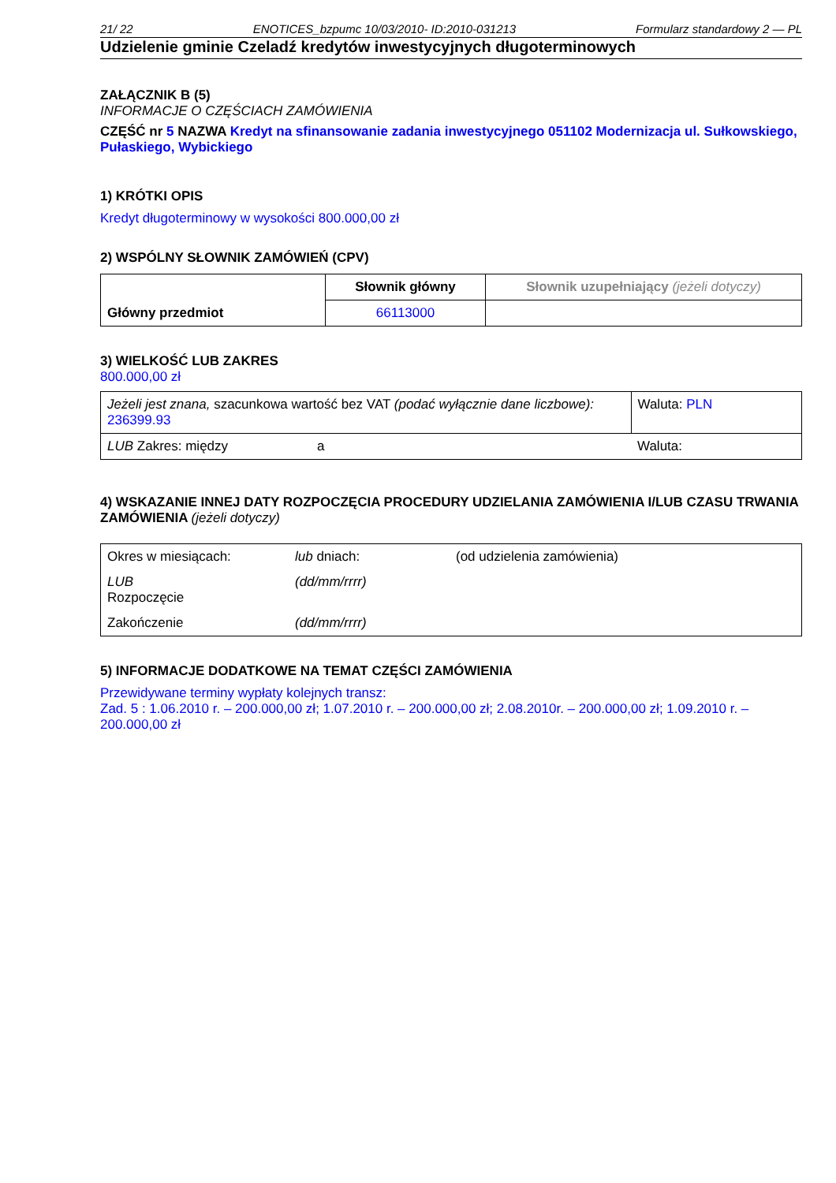21/ 22 ENOTICES_bzpumc 10/03/2010- ID:2010-031213 Formularz standardowy 2 — PL
Udzielenie gminie Czeladź kredytów inwestycyjnych długoterminowych
ZAŁĄCZNIK B (5)
INFORMACJE O CZĘŚCIACH ZAMÓWIENIA
CZĘŚĆ nr 5 NAZWA Kredyt na sfinansowanie zadania inwestycyjnego 051102 Modernizacja ul. Sułkowskiego, Pułaskiego, Wybickiego
1) KRÓTKI OPIS
Kredyt długoterminowy w wysokości 800.000,00 zł
2) WSPÓLNY SŁOWNIK ZAMÓWIEŃ (CPV)
| Główny przedmiot | Słownik główny | Słownik uzupełniający (jeżeli dotyczy) |
| | 66113000 | |
3) WIELKOŚĆ LUB ZAKRES
800.000,00 zł
| Jeżeli jest znana, szacunkowa wartość bez VAT (podać wyłącznie dane liczbowe): 236399.93 | | Waluta: PLN |
| LUB Zakres: między | a | Waluta: |
4) WSKAZANIE INNEJ DATY ROZPOCZĘCIA PROCEDURY UDZIELANIA ZAMÓWIENIA I/LUB CZASU TRWANIA ZAMÓWIENIA (jeżeli dotyczy)
| Okres w miesiącach: | lub dniach: | (od udzielenia zamówienia) |
| LUB Rozpoczęcie | (dd/mm/rrrr) | |
| Zakończenie | (dd/mm/rrrr) | |
5) INFORMACJE DODATKOWE NA TEMAT CZĘŚCI ZAMÓWIENIA
Przewidywane terminy wypłaty kolejnych transz:
Zad. 5 : 1.06.2010 r. – 200.000,00 zł; 1.07.2010 r. – 200.000,00 zł; 2.08.2010r. – 200.000,00 zł; 1.09.2010 r. – 200.000,00 zł